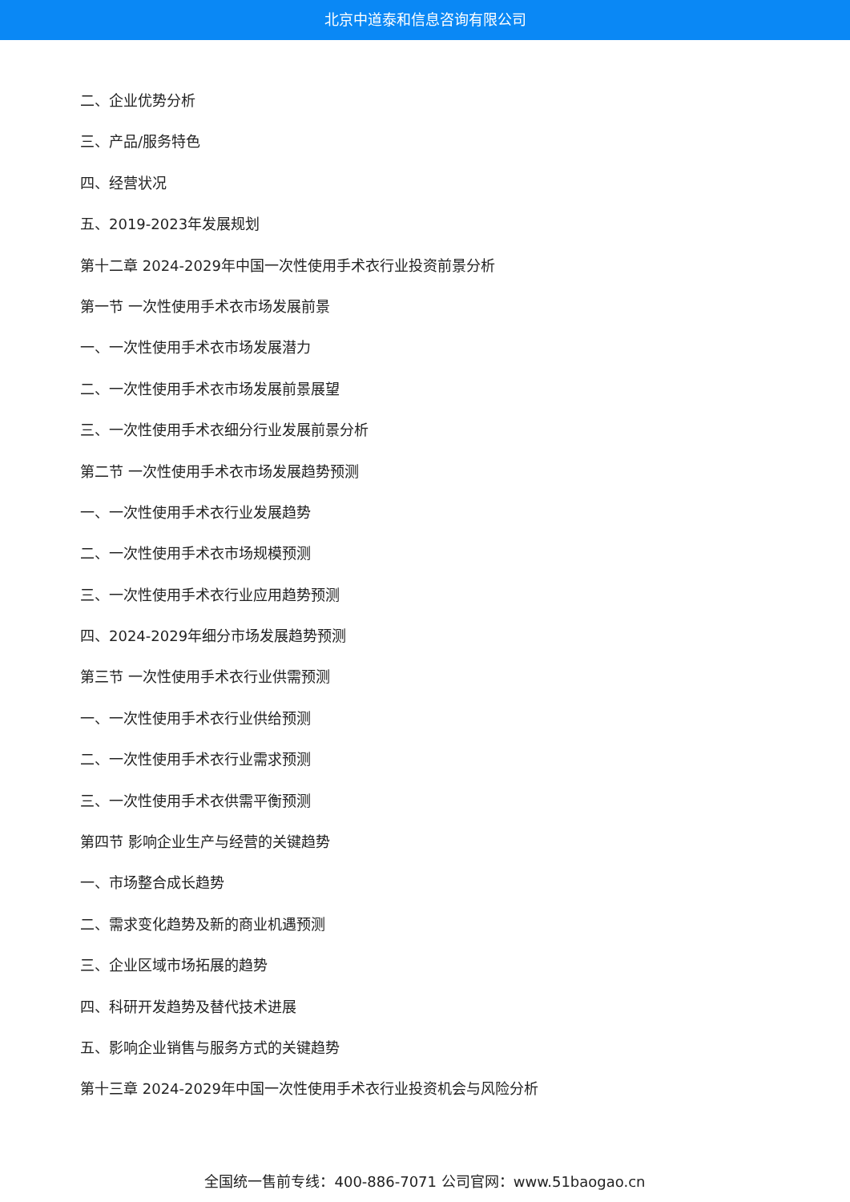北京中道泰和信息咨询有限公司
二、企业优势分析
三、产品/服务特色
四、经营状况
五、2019-2023年发展规划
第十二章 2024-2029年中国一次性使用手术衣行业投资前景分析
第一节 一次性使用手术衣市场发展前景
一、一次性使用手术衣市场发展潜力
二、一次性使用手术衣市场发展前景展望
三、一次性使用手术衣细分行业发展前景分析
第二节 一次性使用手术衣市场发展趋势预测
一、一次性使用手术衣行业发展趋势
二、一次性使用手术衣市场规模预测
三、一次性使用手术衣行业应用趋势预测
四、2024-2029年细分市场发展趋势预测
第三节 一次性使用手术衣行业供需预测
一、一次性使用手术衣行业供给预测
二、一次性使用手术衣行业需求预测
三、一次性使用手术衣供需平衡预测
第四节 影响企业生产与经营的关键趋势
一、市场整合成长趋势
二、需求变化趋势及新的商业机遇预测
三、企业区域市场拓展的趋势
四、科研开发趋势及替代技术进展
五、影响企业销售与服务方式的关键趋势
第十三章 2024-2029年中国一次性使用手术衣行业投资机会与风险分析
全国统一售前专线：400-886-7071 公司官网：www.51baogao.cn